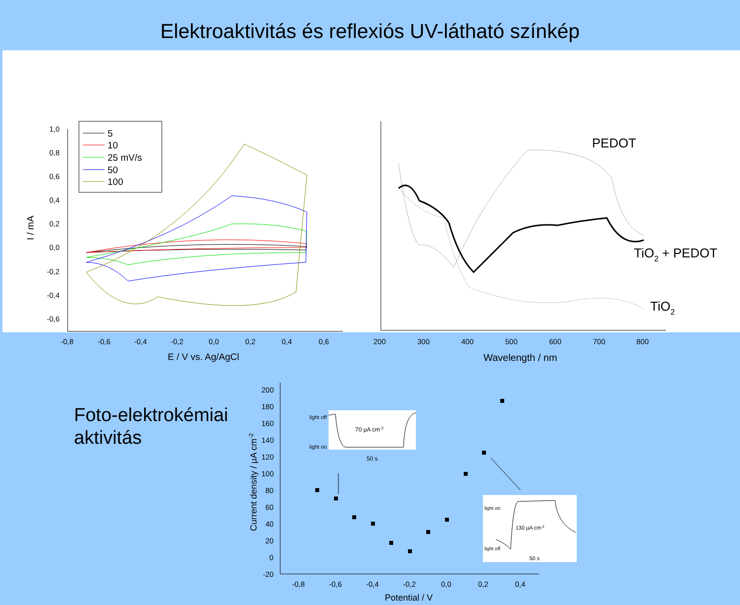Elektroaktivitás és reflexiós UV-látható színkép
1,0
0,8
0,6
0,4
0,2
0,0
-0,2
-0,4
-0,6
-0,8
-0,6
-0,4
-0,2
0,0
0,2
0,4
0,6
E / V vs. Ag/AgCl
I / mA
5
10
25 mV/s
50
100
200
300
400
500
600
700
800
Wavelength / nm
PEDOT
TiO2 + PEDOT
TiO2
200
180
160
140
120
100
80
60
40
20
0
-20
-0,8
-0,6
-0,4
-0,2
0,0
0,2
0,4
Potential / V
Current density / µA cm-2
light off
light on
70 µA cm-2
50 s
light on
light off
130 µA cm-2
50 s
Foto-elektrokémiai
aktivitás